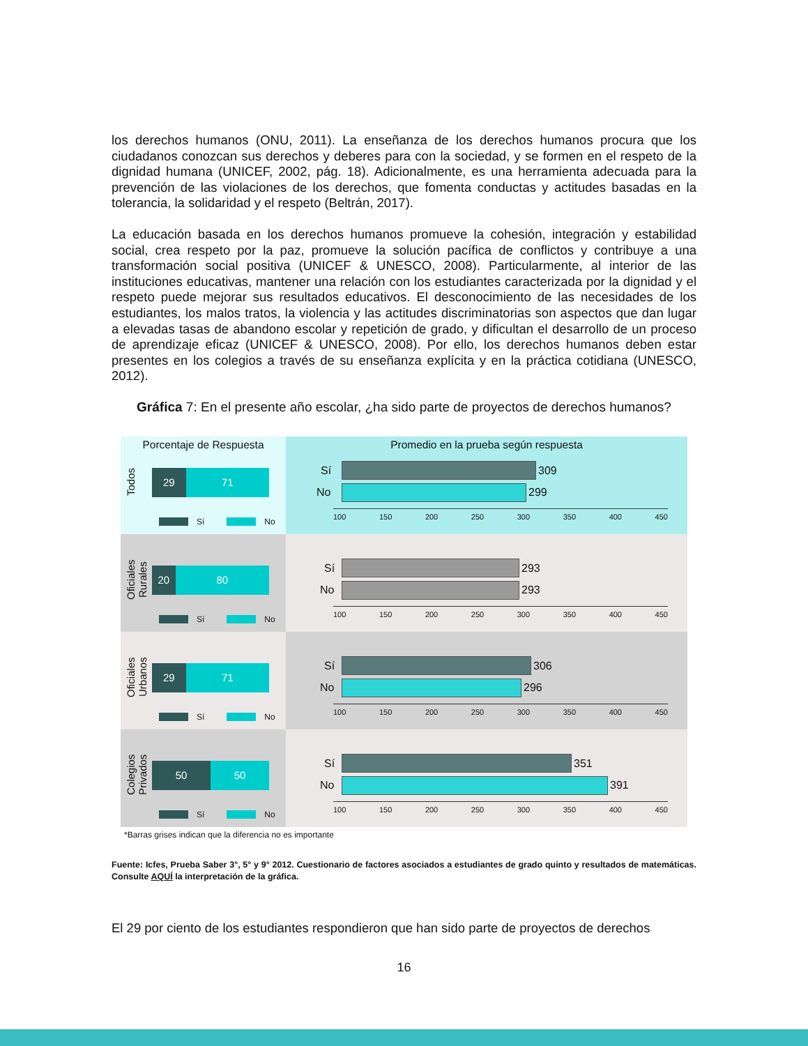los derechos humanos (ONU, 2011). La enseñanza de los derechos humanos procura que los ciudadanos conozcan sus derechos y deberes para con la sociedad, y se formen en el respeto de la dignidad humana (UNICEF, 2002, pág. 18). Adicionalmente, es una herramienta adecuada para la prevención de las violaciones de los derechos, que fomenta conductas y actitudes basadas en la tolerancia, la solidaridad y el respeto (Beltrán, 2017).
La educación basada en los derechos humanos promueve la cohesión, integración y estabilidad social, crea respeto por la paz, promueve la solución pacífica de conflictos y contribuye a una transformación social positiva (UNICEF & UNESCO, 2008). Particularmente, al interior de las instituciones educativas, mantener una relación con los estudiantes caracterizada por la dignidad y el respeto puede mejorar sus resultados educativos. El desconocimiento de las necesidades de los estudiantes, los malos tratos, la violencia y las actitudes discriminatorias son aspectos que dan lugar a elevadas tasas de abandono escolar y repetición de grado, y dificultan el desarrollo de un proceso de aprendizaje eficaz (UNICEF & UNESCO, 2008). Por ello, los derechos humanos deben estar presentes en los colegios a través de su enseñanza explícita y en la práctica cotidiana (UNESCO, 2012).
Gráfica 7: En el presente año escolar, ¿ha sido parte de proyectos de derechos humanos?
Porcentaje de Respuesta
Todos
29 71
Sí No
Promedio en la prueba según respuesta
Sí 309
No 299
100 150 200 250 300 350 400 450
Oficiales Rurales
20 80
Sí No
Sí 293
No 293
100 150 200 250 300 350 400 450
Oficiales Urbanos
29 71
Sí No
Sí 306
No 296
100 150 200 250 300 350 400 450
Colegios Privados
50 50
Sí No
Sí 351
No 391
100 150 200 250 300 350 400 450
*Barras grises indican que la diferencia no es importante
Fuente: Icfes, Prueba Saber 3°, 5° y 9° 2012. Cuestionario de factores asociados a estudiantes de grado quinto y resultados de matemáticas. Consulte AQUÍ la interpretación de la gráfica.
El 29 por ciento de los estudiantes respondieron que han sido parte de proyectos de derechos
16